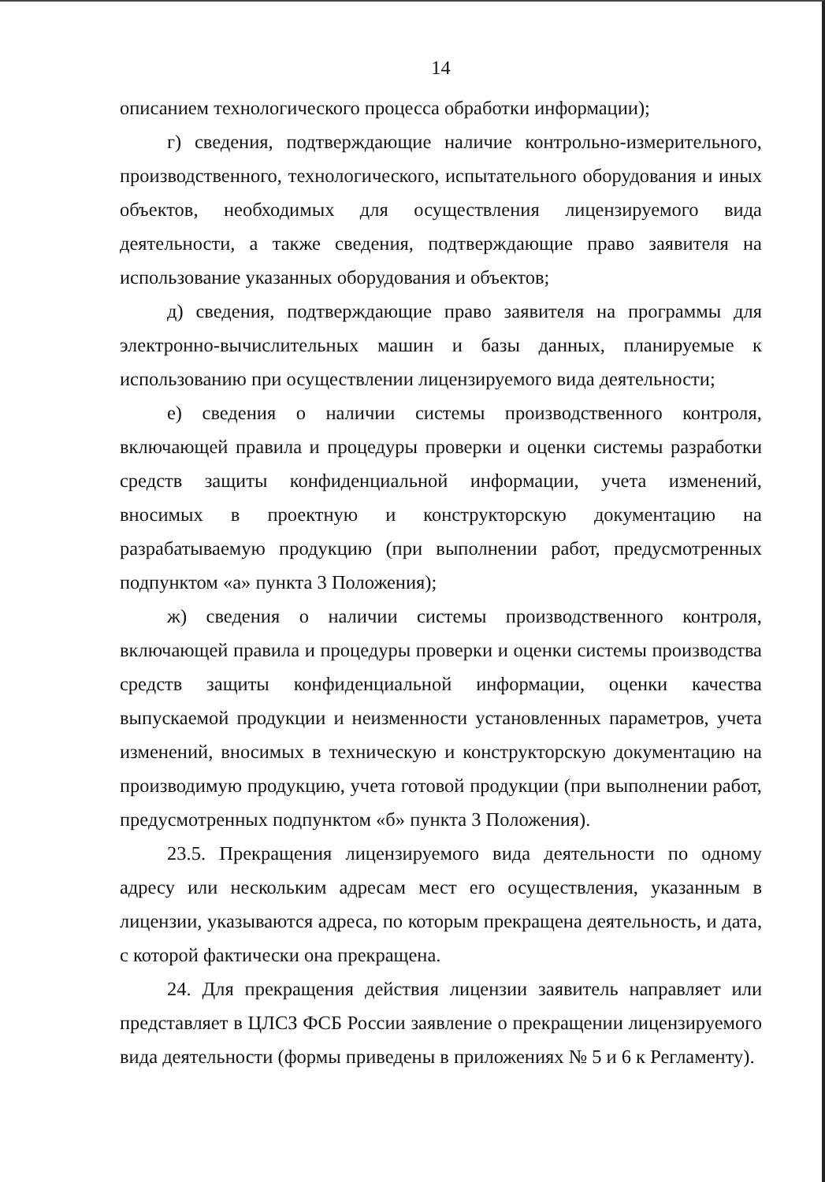14
описанием технологического процесса обработки информации);
г) сведения, подтверждающие наличие контрольно-измерительного, производственного, технологического, испытательного оборудования и иных объектов, необходимых для осуществления лицензируемого вида деятельности, а также сведения, подтверждающие право заявителя на использование указанных оборудования и объектов;
д) сведения, подтверждающие право заявителя на программы для электронно-вычислительных машин и базы данных, планируемые к использованию при осуществлении лицензируемого вида деятельности;
е) сведения о наличии системы производственного контроля, включающей правила и процедуры проверки и оценки системы разработки средств защиты конфиденциальной информации, учета изменений, вносимых в проектную и конструкторскую документацию на разрабатываемую продукцию (при выполнении работ, предусмотренных подпунктом «а» пункта 3 Положения);
ж) сведения о наличии системы производственного контроля, включающей правила и процедуры проверки и оценки системы производства средств защиты конфиденциальной информации, оценки качества выпускаемой продукции и неизменности установленных параметров, учета изменений, вносимых в техническую и конструкторскую документацию на производимую продукцию, учета готовой продукции (при выполнении работ, предусмотренных подпунктом «б» пункта 3 Положения).
23.5. Прекращения лицензируемого вида деятельности по одному адресу или нескольким адресам мест его осуществления, указанным в лицензии, указываются адреса, по которым прекращена деятельность, и дата, с которой фактически она прекращена.
24. Для прекращения действия лицензии заявитель направляет или представляет в ЦЛСЗ ФСБ России заявление о прекращении лицензируемого вида деятельности (формы приведены в приложениях № 5 и 6 к Регламенту).